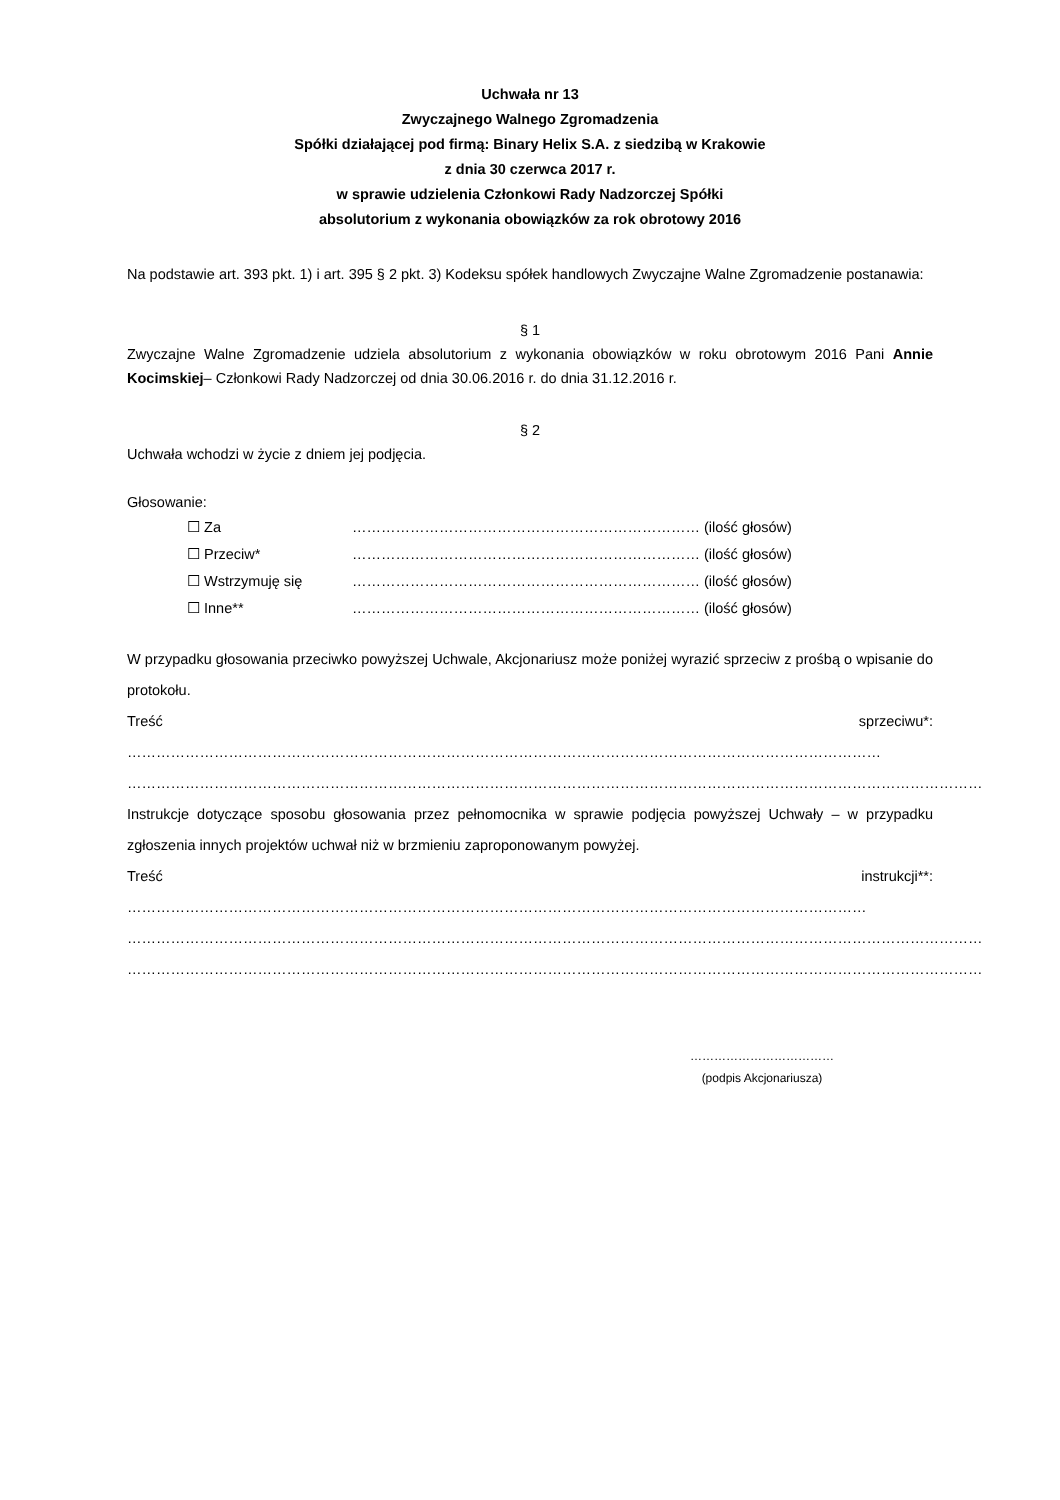Uchwała nr 13
Zwyczajnego Walnego Zgromadzenia
Spółki działającej pod firmą: Binary Helix S.A. z siedzibą w Krakowie
z dnia 30 czerwca 2017 r.
w sprawie udzielenia Członkowi Rady Nadzorczej Spółki
absolutorium z wykonania obowiązków za rok obrotowy 2016
Na podstawie art. 393 pkt. 1) i art. 395 § 2 pkt. 3) Kodeksu spółek handlowych Zwyczajne Walne Zgromadzenie postanawia:
§ 1
Zwyczajne Walne Zgromadzenie udziela absolutorium z wykonania obowiązków w roku obrotowym 2016 Pani Annie Kocimskiej– Członkowi Rady Nadzorczej od dnia 30.06.2016 r. do dnia 31.12.2016 r.
§ 2
Uchwała wchodzi w życie z dniem jej podjęcia.
Głosowanie:
| ☐ Za | ……………………………………………………………… (ilość głosów) |
| ☐ Przeciw* | ……………………………………………………………… (ilość głosów) |
| ☐ Wstrzymuję się | ……………………………………………………………… (ilość głosów) |
| ☐ Inne** | ……………………………………………………………… (ilość głosów) |
W przypadku głosowania przeciwko powyższej Uchwale, Akcjonariusz może poniżej wyrazić sprzeciw z prośbą o wpisanie do protokołu.
Treść sprzeciwu*: …………………………………………………………………………………………………………………………………………
……………………………………………………………………………………………………………………………………………………………
Instrukcje dotyczące sposobu głosowania przez pełnomocnika w sprawie podjęcia powyższej Uchwały – w przypadku zgłoszenia innych projektów uchwał niż w brzmieniu zaproponowanym powyżej.
Treść instrukcji**: ………………………………………………………………………………………………………………………………………
……………………………………………………………………………………………………………………………………………………………
……………………………………………………………………………………………………………………………………………………………
………………………………
(podpis Akcjonariusza)